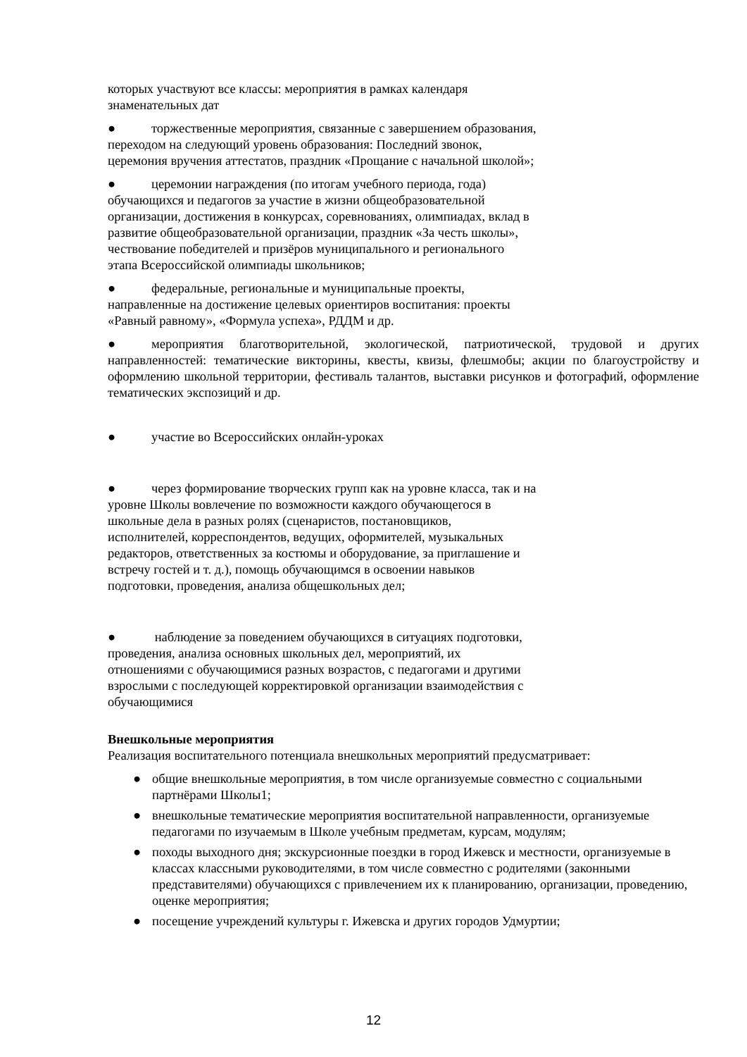которых участвуют все классы: мероприятия в рамках календаря
знаменательных дат
● торжественные мероприятия, связанные с завершением образования,
переходом на следующий уровень образования: Последний звонок,
церемония вручения аттестатов, праздник «Прощание с начальной школой»;
● церемонии награждения (по итогам учебного периода, года)
обучающихся и педагогов за участие в жизни общеобразовательной
организации, достижения в конкурсах, соревнованиях, олимпиадах, вклад в
развитие общеобразовательной организации, праздник «За честь школы»,
чествование победителей и призёров муниципального и регионального
этапа Всероссийской олимпиады школьников;
● федеральные, региональные и муниципальные проекты,
направленные на достижение целевых ориентиров воспитания: проекты
«Равный равному», «Формула успеха», РДДМ и др.
● мероприятия благотворительной, экологической, патриотической, трудовой и других направленностей: тематические викторины, квесты, квизы, флешмобы; акции по благоустройству и оформлению школьной территории, фестиваль талантов, выставки рисунков и фотографий, оформление тематических экспозиций и др.
● участие во Всероссийских онлайн-уроках
● через формирование творческих групп как на уровне класса, так и на
уровне Школы вовлечение по возможности каждого обучающегося в
школьные дела в разных ролях (сценаристов, постановщиков,
исполнителей, корреспондентов, ведущих, оформителей, музыкальных
редакторов, ответственных за костюмы и оборудование, за приглашение и
встречу гостей и т. д.), помощь обучающимся в освоении навыков
подготовки, проведения, анализа общешкольных дел;
● наблюдение за поведением обучающихся в ситуациях подготовки,
проведения, анализа основных школьных дел, мероприятий, их
отношениями с обучающимися разных возрастов, с педагогами и другими
взрослыми с последующей корректировкой организации взаимодействия с
обучающимися
Внешкольные мероприятия
Реализация воспитательного потенциала внешкольных мероприятий предусматривает:
● общие внешкольные мероприятия, в том числе организуемые совместно с социальными партнёрами Школы1;
● внешкольные тематические мероприятия воспитательной направленности, организуемые педагогами по изучаемым в Школе учебным предметам, курсам, модулям;
● походы выходного дня; экскурсионные поездки в город Ижевск и местности, организуемые в классах классными руководителями, в том числе совместно с родителями (законными представителями) обучающихся с привлечением их к планированию, организации, проведению, оценке мероприятия;
● посещение учреждений культуры г. Ижевска и других городов Удмуртии;
12